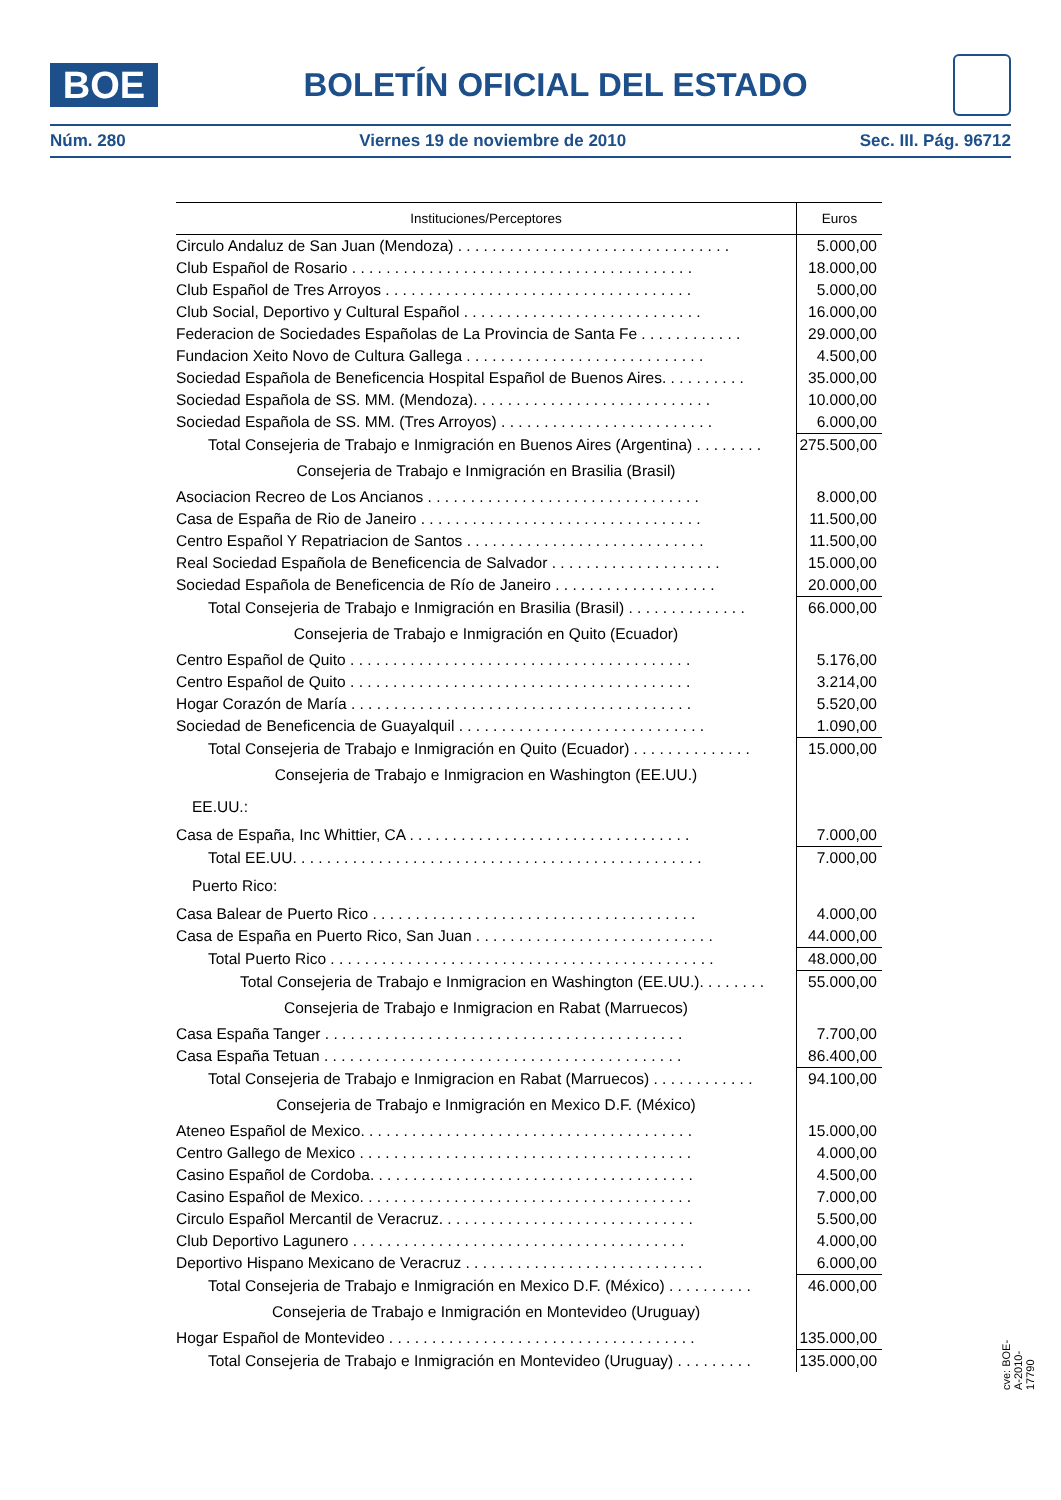BOE
BOLETÍN OFICIAL DEL ESTADO
Núm. 280 Viernes 19 de noviembre de 2010 Sec. III. Pág. 96712
| Instituciones/Perceptores | Euros |
| --- | --- |
| Circulo Andaluz de San Juan (Mendoza) . . . . . . . . . . . . . . . . . . . . . . . . . . . . . . . . | 5.000,00 |
| Club Español de Rosario . . . . . . . . . . . . . . . . . . . . . . . . . . . . . . . . . . . . . . . . | 18.000,00 |
| Club Español de Tres Arroyos . . . . . . . . . . . . . . . . . . . . . . . . . . . . . . . . . . . . | 5.000,00 |
| Club Social, Deportivo y Cultural Español . . . . . . . . . . . . . . . . . . . . . . . . . . . . | 16.000,00 |
| Federacion de Sociedades Españolas de La Provincia de Santa Fe . . . . . . . . . . . . | 29.000,00 |
| Fundacion Xeito Novo de Cultura Gallega . . . . . . . . . . . . . . . . . . . . . . . . . . . . | 4.500,00 |
| Sociedad Española de Beneficencia Hospital Español de Buenos Aires. . . . . . . . . . | 35.000,00 |
| Sociedad Española de SS. MM. (Mendoza). . . . . . . . . . . . . . . . . . . . . . . . . . . . | 10.000,00 |
| Sociedad Española de SS. MM. (Tres Arroyos) . . . . . . . . . . . . . . . . . . . . . . . . . | 6.000,00 |
| Total Consejeria de Trabajo e Inmigración en Buenos Aires (Argentina) . . . . . . . . | 275.500,00 |
| Consejeria de Trabajo e Inmigración en Brasilia (Brasil) | |
| Asociacion Recreo de Los Ancianos . . . . . . . . . . . . . . . . . . . . . . . . . . . . . . . . | 8.000,00 |
| Casa de España de Rio de Janeiro . . . . . . . . . . . . . . . . . . . . . . . . . . . . . . . . . | 11.500,00 |
| Centro Español Y Repatriacion de Santos . . . . . . . . . . . . . . . . . . . . . . . . . . . . | 11.500,00 |
| Real Sociedad Española de Beneficencia de Salvador . . . . . . . . . . . . . . . . . . . . | 15.000,00 |
| Sociedad Española de Beneficencia de Río de Janeiro . . . . . . . . . . . . . . . . . . . | 20.000,00 |
| Total Consejeria de Trabajo e Inmigración en Brasilia (Brasil) . . . . . . . . . . . . . . | 66.000,00 |
| Consejeria de Trabajo e Inmigración en Quito (Ecuador) | |
| Centro Español de Quito . . . . . . . . . . . . . . . . . . . . . . . . . . . . . . . . . . . . . . . . | 5.176,00 |
| Centro Español de Quito . . . . . . . . . . . . . . . . . . . . . . . . . . . . . . . . . . . . . . . . | 3.214,00 |
| Hogar Corazón de María . . . . . . . . . . . . . . . . . . . . . . . . . . . . . . . . . . . . . . . . | 5.520,00 |
| Sociedad de Beneficencia de Guayalquil . . . . . . . . . . . . . . . . . . . . . . . . . . . . . | 1.090,00 |
| Total Consejeria de Trabajo e Inmigración en Quito (Ecuador) . . . . . . . . . . . . . . | 15.000,00 |
| Consejeria de Trabajo e Inmigracion en Washington (EE.UU.) | |
| EE.UU.: | |
| Casa de España, Inc Whittier, CA . . . . . . . . . . . . . . . . . . . . . . . . . . . . . . . . . | 7.000,00 |
| Total EE.UU. . . . . . . . . . . . . . . . . . . . . . . . . . . . . . . . . . . . . . . . . . . . . . . . | 7.000,00 |
| Puerto Rico: | |
| Casa Balear de Puerto Rico . . . . . . . . . . . . . . . . . . . . . . . . . . . . . . . . . . . . . . | 4.000,00 |
| Casa de España en Puerto Rico, San Juan . . . . . . . . . . . . . . . . . . . . . . . . . . . . | 44.000,00 |
| Total Puerto Rico . . . . . . . . . . . . . . . . . . . . . . . . . . . . . . . . . . . . . . . . . . . . . | 48.000,00 |
| Total Consejeria de Trabajo e Inmigracion en Washington (EE.UU.). . . . . . . . | 55.000,00 |
| Consejeria de Trabajo e Inmigracion en Rabat (Marruecos) | |
| Casa España Tanger . . . . . . . . . . . . . . . . . . . . . . . . . . . . . . . . . . . . . . . . . . | 7.700,00 |
| Casa España Tetuan . . . . . . . . . . . . . . . . . . . . . . . . . . . . . . . . . . . . . . . . . . | 86.400,00 |
| Total Consejeria de Trabajo e Inmigracion en Rabat (Marruecos) . . . . . . . . . . . . | 94.100,00 |
| Consejeria de Trabajo e Inmigración en Mexico D.F. (México) | |
| Ateneo Español de Mexico. . . . . . . . . . . . . . . . . . . . . . . . . . . . . . . . . . . . . . . | 15.000,00 |
| Centro Gallego de Mexico . . . . . . . . . . . . . . . . . . . . . . . . . . . . . . . . . . . . . . . | 4.000,00 |
| Casino Español de Cordoba. . . . . . . . . . . . . . . . . . . . . . . . . . . . . . . . . . . . . . | 4.500,00 |
| Casino Español de Mexico. . . . . . . . . . . . . . . . . . . . . . . . . . . . . . . . . . . . . . . | 7.000,00 |
| Circulo Español Mercantil de Veracruz. . . . . . . . . . . . . . . . . . . . . . . . . . . . . . | 5.500,00 |
| Club Deportivo Lagunero . . . . . . . . . . . . . . . . . . . . . . . . . . . . . . . . . . . . . . . | 4.000,00 |
| Deportivo Hispano Mexicano de Veracruz . . . . . . . . . . . . . . . . . . . . . . . . . . . . | 6.000,00 |
| Total Consejeria de Trabajo e Inmigración en Mexico D.F. (México) . . . . . . . . . . | 46.000,00 |
| Consejeria de Trabajo e Inmigración en Montevideo (Uruguay) | |
| Hogar Español de Montevideo . . . . . . . . . . . . . . . . . . . . . . . . . . . . . . . . . . . . | 135.000,00 |
| Total Consejeria de Trabajo e Inmigración en Montevideo (Uruguay) . . . . . . . . . | 135.000,00 |
cve: BOE-A-2010-17790